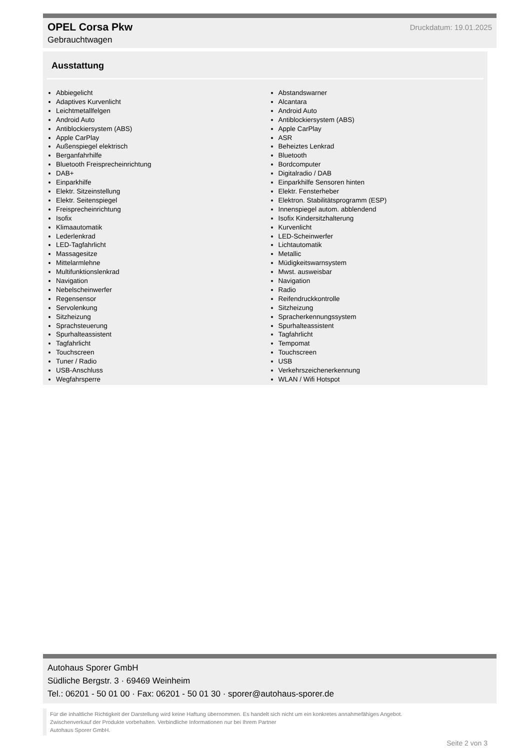OPEL Corsa Pkw
Druckdatum: 19.01.2025
Gebrauchtwagen
Ausstattung
Abbiegelicht
Adaptives Kurvenlicht
Leichtmetallfelgen
Android Auto
Antiblockiersystem (ABS)
Apple CarPlay
Außenspiegel elektrisch
Berganfahrhilfe
Bluetooth Freisprecheinrichtung
DAB+
Einparkhilfe
Elektr. Sitzeinstellung
Elektr. Seitenspiegel
Freisprecheinrichtung
Isofix
Klimaautomatik
Lederlenkrad
LED-Tagfahrlicht
Massagesitze
Mittelarmlehne
Multifunktionslenkrad
Navigation
Nebelscheinwerfer
Regensensor
Servolenkung
Sitzheizung
Sprachsteuerung
Spurhalteassistent
Tagfahrlicht
Touchscreen
Tuner / Radio
USB-Anschluss
Wegfahrsperre
Abstandswarner
Alcantara
Android Auto
Antiblockiersystem (ABS)
Apple CarPlay
ASR
Beheiztes Lenkrad
Bluetooth
Bordcomputer
Digitalradio / DAB
Einparkhilfe Sensoren hinten
Elektr. Fensterheber
Elektron. Stabilitätsprogramm (ESP)
Innenspiegel autom. abblendend
Isofix Kindersitzhalterung
Kurvenlicht
LED-Scheinwerfer
Lichtautomatik
Metallic
Müdigkeitswarnsystem
Mwst. ausweisbar
Navigation
Radio
Reifendruckkontrolle
Sitzheizung
Spracherkennungssystem
Spurhalteassistent
Tagfahrlicht
Tempomat
Touchscreen
USB
Verkehrszeichenerkennung
WLAN / Wifi Hotspot
Autohaus Sporer GmbH
Südliche Bergstr. 3 · 69469 Weinheim
Tel.: 06201 - 50 01 00 · Fax: 06201 - 50 01 30 · sporer@autohaus-sporer.de
Für die inhaltliche Richtigkeit der Darstellung wird keine Haftung übernommen. Es handelt sich nicht um ein konkretes annahmefähiges Angebot.
Zwischenverkauf der Produkte vorbehalten. Verbindliche Informationen nur bei Ihrem Partner
Autohaus Sporer GmbH.
Seite 2 von 3